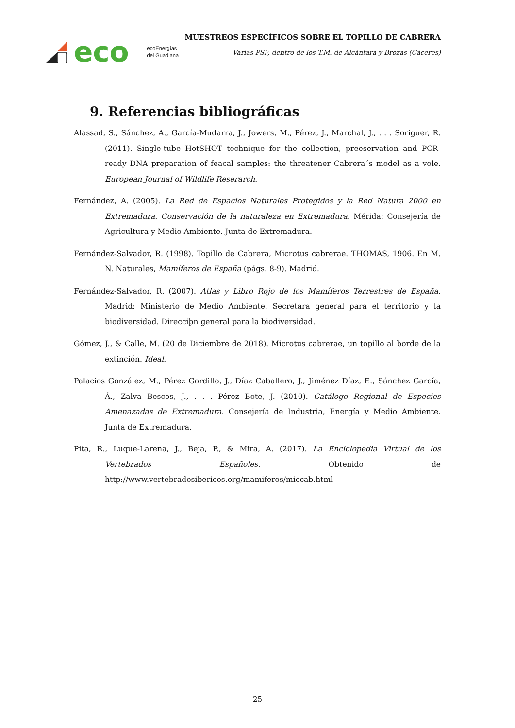eco
ecoEnergías
del Guadiana
MUESTREOS ESPECÍFICOS SOBRE EL TOPILLO DE CABRERA
Varias PSF, dentro de los T.M. de Alcántara y Brozas (Cáceres)
9. Referencias bibliográficas
Alassad, S., Sánchez, A., García-Mudarra, J., Jowers, M., Pérez, J., Marchal, J., . . . Soriguer, R. (2011). Single-tube HotSHOT technique for the collection, preeservation and PCR-ready DNA preparation of feacal samples: the threatener Cabrera´s model as a vole. European Journal of Wildlife Reserarch.
Fernández, A. (2005). La Red de Espacios Naturales Protegidos y la Red Natura 2000 en Extremadura. Conservación de la naturaleza en Extremadura. Mérida: Consejería de Agricultura y Medio Ambiente. Junta de Extremadura.
Fernández-Salvador, R. (1998). Topillo de Cabrera, Microtus cabrerae. THOMAS, 1906. En M. N. Naturales, Mamíferos de España (págs. 8-9). Madrid.
Fernández-Salvador, R. (2007). Atlas y Libro Rojo de los Mamíferos Terrestres de España. Madrid: Ministerio de Medio Ambiente. Secretara general para el territorio y la biodiversidad. Direcciþn general para la biodiversidad.
Gómez, J., & Calle, M. (20 de Diciembre de 2018). Microtus cabrerae, un topillo al borde de la extinción. Ideal.
Palacios González, M., Pérez Gordillo, J., Díaz Caballero, J., Jiménez Díaz, E., Sánchez García, Á., Zalva Bescos, J., . . . Pérez Bote, J. (2010). Catálogo Regional de Especies Amenazadas de Extremadura. Consejería de Industria, Energía y Medio Ambiente. Junta de Extremadura.
Pita, R., Luque-Larena, J., Beja, P., & Mira, A. (2017). La Enciclopedia Virtual de los Vertebrados Españoles. Obtenido de http://www.vertebradosibericos.org/mamiferos/miccab.html
25